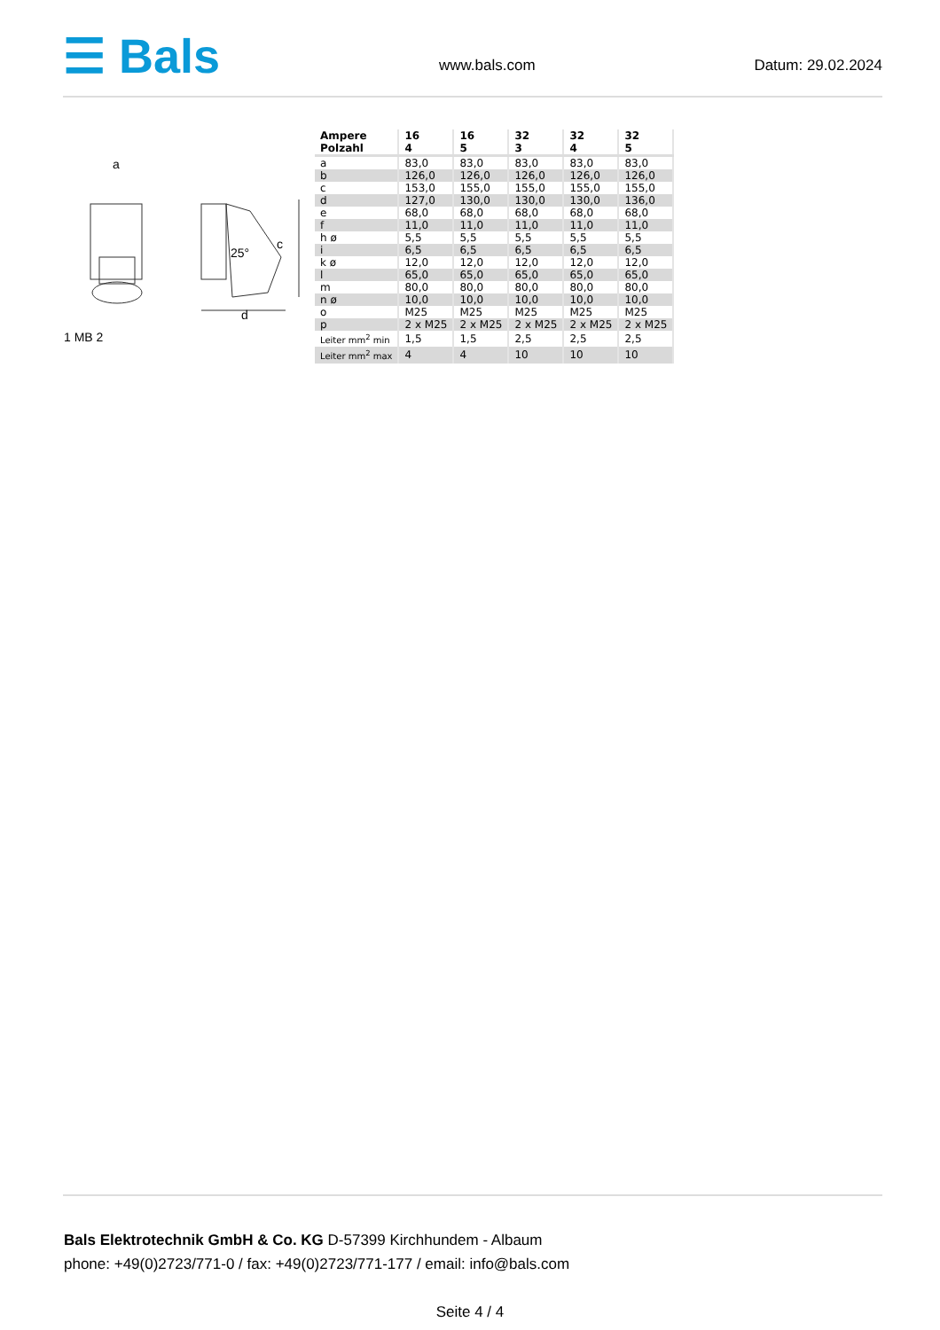☰ Bals
www.bals.com Datum: 29.02.2024
a
d
c
25°
1 MB 2
| Ampere Polzahl | 16 4 | 16 5 | 32 3 | 32 4 | 32 5 |
| --- | --- | --- | --- | --- | --- |
| a | 83,0 | 83,0 | 83,0 | 83,0 | 83,0 |
| b | 126,0 | 126,0 | 126,0 | 126,0 | 126,0 |
| c | 153,0 | 155,0 | 155,0 | 155,0 | 155,0 |
| d | 127,0 | 130,0 | 130,0 | 130,0 | 136,0 |
| e | 68,0 | 68,0 | 68,0 | 68,0 | 68,0 |
| f | 11,0 | 11,0 | 11,0 | 11,0 | 11,0 |
| h ø | 5,5 | 5,5 | 5,5 | 5,5 | 5,5 |
| i | 6,5 | 6,5 | 6,5 | 6,5 | 6,5 |
| k ø | 12,0 | 12,0 | 12,0 | 12,0 | 12,0 |
| l | 65,0 | 65,0 | 65,0 | 65,0 | 65,0 |
| m | 80,0 | 80,0 | 80,0 | 80,0 | 80,0 |
| n ø | 10,0 | 10,0 | 10,0 | 10,0 | 10,0 |
| o | M25 | M25 | M25 | M25 | M25 |
| p | 2 x M25 | 2 x M25 | 2 x M25 | 2 x M25 | 2 x M25 |
| Leiter mm<sup>2</sup> min | 1,5 | 1,5 | 2,5 | 2,5 | 2,5 |
| Leiter mm<sup>2</sup> max | 4 | 4 | 10 | 10 | 10 |
Bals Elektrotechnik GmbH & Co. KG D-57399 Kirchhundem - Albaum
phone: +49(0)2723/771-0 / fax: +49(0)2723/771-177 / email: info@bals.com
Seite 4 / 4